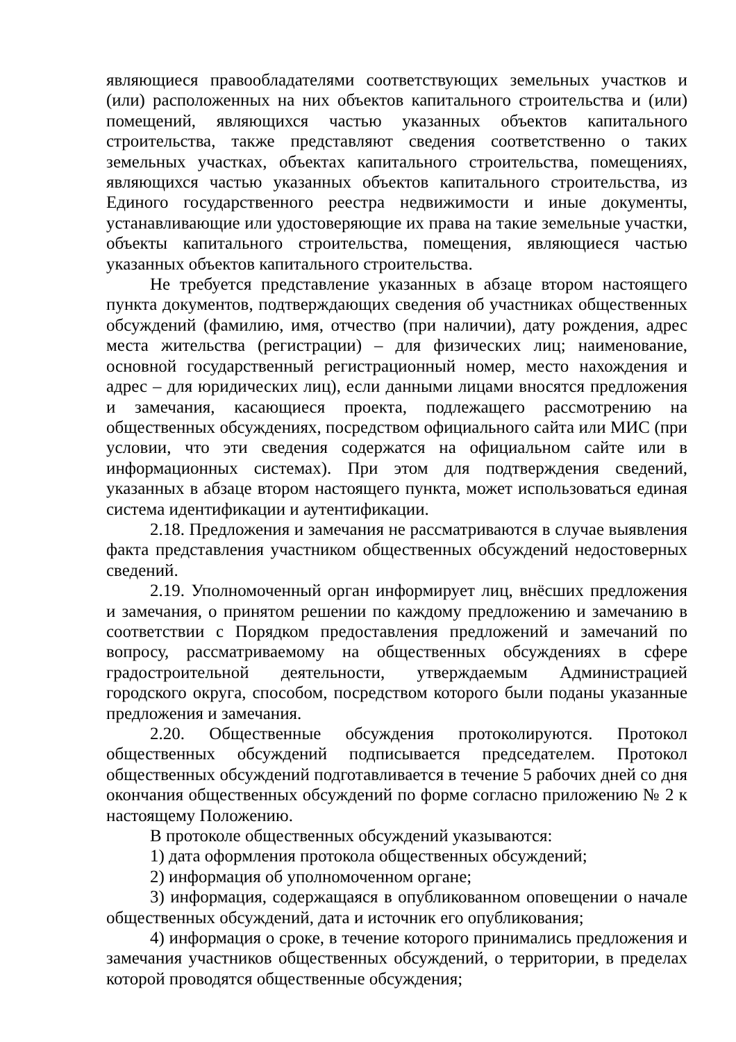являющиеся правообладателями соответствующих земельных участков и (или) расположенных на них объектов капитального строительства и (или) помещений, являющихся частью указанных объектов капитального строительства, также представляют сведения соответственно о таких земельных участках, объектах капитального строительства, помещениях, являющихся частью указанных объектов капитального строительства, из Единого государственного реестра недвижимости и иные документы, устанавливающие или удостоверяющие их права на такие земельные участки, объекты капитального строительства, помещения, являющиеся частью указанных объектов капитального строительства.
Не требуется представление указанных в абзаце втором настоящего пункта документов, подтверждающих сведения об участниках общественных обсуждений (фамилию, имя, отчество (при наличии), дату рождения, адрес места жительства (регистрации) – для физических лиц; наименование, основной государственный регистрационный номер, место нахождения и адрес – для юридических лиц), если данными лицами вносятся предложения и замечания, касающиеся проекта, подлежащего рассмотрению на общественных обсуждениях, посредством официального сайта или МИС (при условии, что эти сведения содержатся на официальном сайте или в информационных системах). При этом для подтверждения сведений, указанных в абзаце втором настоящего пункта, может использоваться единая система идентификации и аутентификации.
2.18. Предложения и замечания не рассматриваются в случае выявления факта представления участником общественных обсуждений недостоверных сведений.
2.19. Уполномоченный орган информирует лиц, внёсших предложения и замечания, о принятом решении по каждому предложению и замечанию в соответствии с Порядком предоставления предложений и замечаний по вопросу, рассматриваемому на общественных обсуждениях в сфере градостроительной деятельности, утверждаемым Администрацией городского округа, способом, посредством которого были поданы указанные предложения и замечания.
2.20. Общественные обсуждения протоколируются. Протокол общественных обсуждений подписывается председателем. Протокол общественных обсуждений подготавливается в течение 5 рабочих дней со дня окончания общественных обсуждений по форме согласно приложению № 2 к настоящему Положению.
В протоколе общественных обсуждений указываются:
1) дата оформления протокола общественных обсуждений;
2) информация об уполномоченном органе;
3) информация, содержащаяся в опубликованном оповещении о начале общественных обсуждений, дата и источник его опубликования;
4) информация о сроке, в течение которого принимались предложения и замечания участников общественных обсуждений, о территории, в пределах которой проводятся общественные обсуждения;